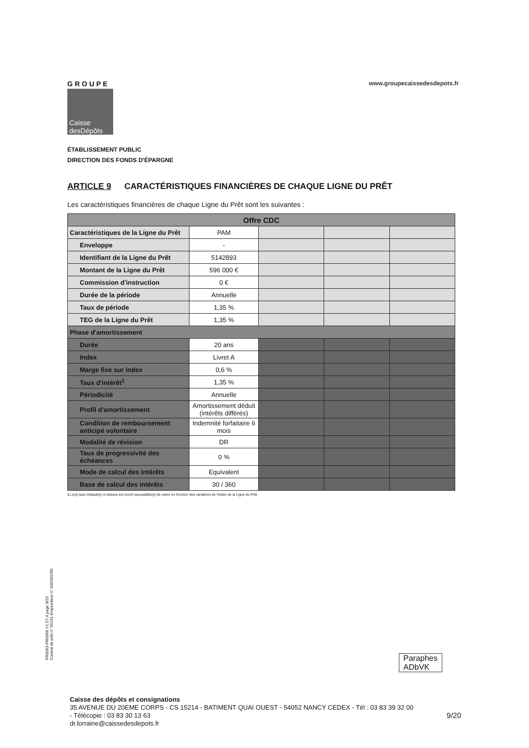GROUPE
Caisse
desDépôts
www.groupecaissedesdepots.fr
ÉTABLISSEMENT PUBLIC
DIRECTION DES FONDS D'ÉPARGNE
ARTICLE 9 CARACTÉRISTIQUES FINANCIÈRES DE CHAQUE LIGNE DU PRÊT
Les caractéristiques financières de chaque Ligne du Prêt sont les suivantes :
| Offre CDC | | | | |
| --- | --- | --- | --- | --- |
| Caractéristiques de la Ligne du Prêt | PAM | | | |
| Enveloppe | - | | | |
| Identifiant de la Ligne du Prêt | 5142893 | | | |
| Montant de la Ligne du Prêt | 596 000 € | | | |
| Commission d'instruction | 0 € | | | |
| Durée de la période | Annuelle | | | |
| Taux de période | 1,35 % | | | |
| TEG de la Ligne du Prêt | 1,35 % | | | |
| Phase d'amortissement | | | | |
| Durée | 20 ans | | | |
| Index | Livret A | | | |
| Marge fixe sur index | 0,6 % | | | |
| Taux d'intérêt<sup>1</sup> | 1,35 % | | | |
| Périodicité | Annuelle | | | |
| Profil d'amortissement | Amortissement déduit (intérêts différés) | | | |
| Condition de remboursement anticipé volontaire | Indemnité forfaitaire 6 mois | | | |
| Modalité de révision | DR | | | |
| Taux de progressivité des échéances | 0 % | | | |
| Mode de calcul des intérêts | Equivalent | | | |
| Base de calcul des intérêts | 30 / 360 | | | |
1 Le(s) taux indiqué(s) ci-dessus est (sont) susceptible(s) de varier en fonction des variations de l'Index de la Ligne du Prêt.
PR0063-PR0068 V1.57.4 page 9/20
Contrat de prêt n° 56191 Emprunteur n° 000284789
Paraphes
ADbVK
Caisse des dépôts et consignations
35 AVENUE DU 20EME CORPS - CS 15214 - BATIMENT QUAI OUEST - 54052 NANCY CEDEX - Tél : 03 83 39 32 00
- Télécopie : 03 83 30 13 63 9/20
dr.lorraine@caissedesdepots.fr